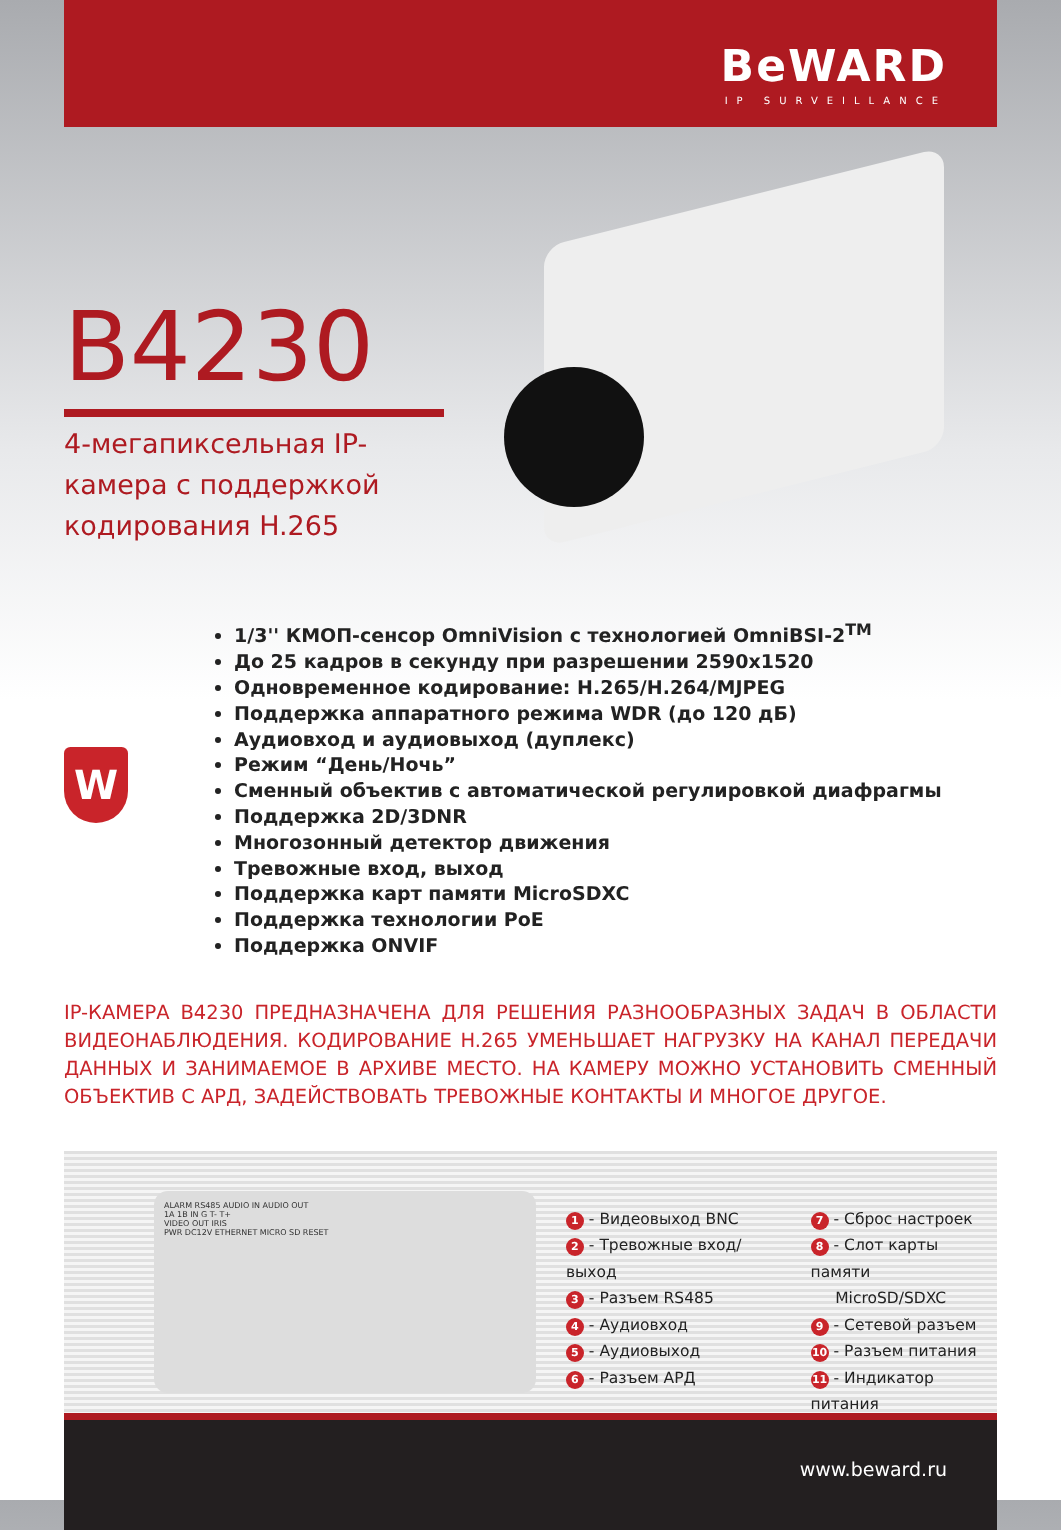BeWARD
IP SURVEILLANCE
B4230
4-мегапиксельная IP-камера с поддержкой кодирования H.265
W
1/3'' КМОП-сенсор OmniVision с технологией OmniBSI-2<sup>TM</sup>
До 25 кадров в секунду при разрешении 2590x1520
Одновременное кодирование: H.265/H.264/MJPEG
Поддержка аппаратного режима WDR (до 120 дБ)
Аудиовход и аудиовыход (дуплекс)
Режим “День/Ночь”
Сменный объектив с автоматической регулировкой диафрагмы
Поддержка 2D/3DNR
Многозонный детектор движения
Тревожные вход, выход
Поддержка карт памяти MicroSDXC
Поддержка технологии PoE
Поддержка ONVIF
IP-КАМЕРА B4230 ПРЕДНАЗНАЧЕНА ДЛЯ РЕШЕНИЯ РАЗНООБРАЗНЫХ ЗАДАЧ В ОБЛАСТИ ВИДЕОНАБЛЮДЕНИЯ. КОДИРОВАНИЕ H.265 УМЕНЬШАЕТ НАГРУЗКУ НА КАНАЛ ПЕРЕДАЧИ ДАННЫХ И ЗАНИМАЕМОЕ В АРХИВЕ МЕСТО. НА КАМЕРУ МОЖНО УСТАНОВИТЬ СМЕННЫЙ ОБЪЕКТИВ С АРД, ЗАДЕЙСТВОВАТЬ ТРЕВОЖНЫЕ КОНТАКТЫ И МНОГОЕ ДРУГОЕ.
ALARM RS485 AUDIO IN AUDIO OUT
1A 1B IN G T- T+
VIDEO OUT IRIS
PWR DC12V ETHERNET MICRO SD RESET
1 - Видеовыход BNC
2 - Тревожные вход/выход
3 - Разъем RS485
4 - Аудиовход
5 - Аудиовыход
6 - Разъем АРД
7 - Сброс настроек
8 - Слот карты памяти
MicroSD/SDXC
9 - Сетевой разъем
10 - Разъем питания
11 - Индикатор питания
www.beward.ru